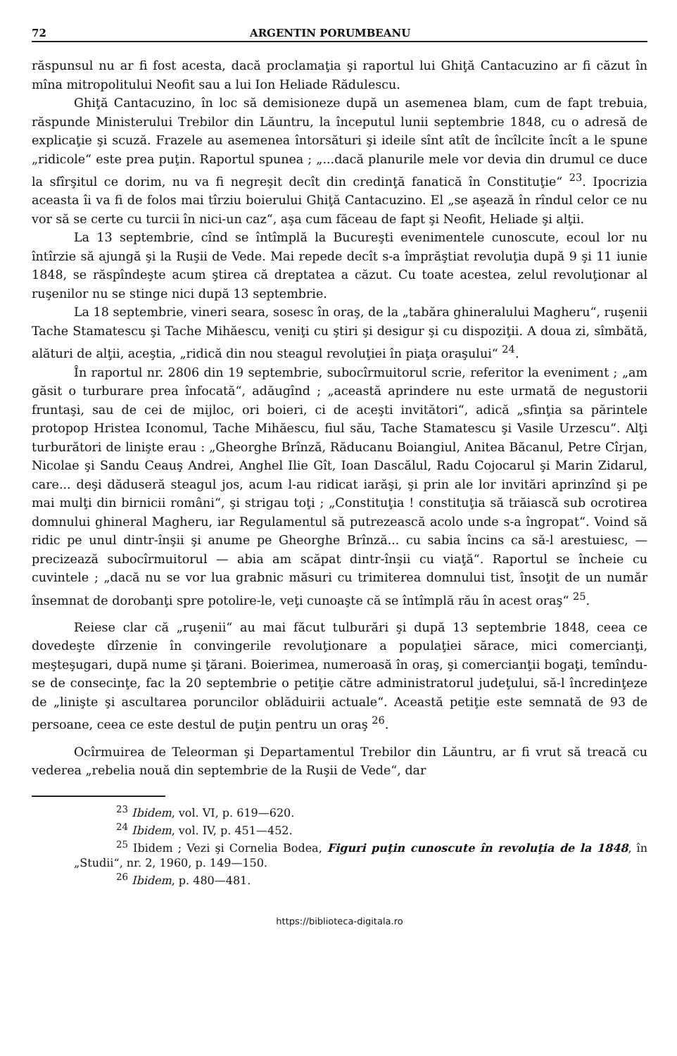72 ARGENTIN PORUMBEANU
răspunsul nu ar fi fost acesta, dacă proclamaţia şi raportul lui Ghiţă Cantacuzino ar fi căzut în mîna mitropolitului Neofit sau a lui Ion Heliade Rădulescu.
Ghiţă Cantacuzino, în loc să demisioneze după un asemenea blam, cum de fapt trebuia, răspunde Ministerului Trebilor din Lăuntru, la începutul lunii septembrie 1848, cu o adresă de explicaţie şi scuză. Frazele au asemenea întorsături şi ideile sînt atît de încîlcite încît a le spune „ridicole“ este prea puţin. Raportul spunea ; „...dacă planurile mele vor devia din drumul ce duce la sfîrşitul ce dorim, nu va fi negreşit decît din credinţă fanatică în Constituţie“ <sup>23</sup>. Ipocrizia aceasta îi va fi de folos mai tîrziu boierului Ghiţă Cantacuzino. El „se aşează în rîndul celor ce nu vor să se certe cu turcii în nici-un caz“, aşa cum făceau de fapt şi Neofit, Heliade şi alţii.
La 13 septembrie, cînd se întîmplă la Bucureşti evenimentele cunoscute, ecoul lor nu întîrzie să ajungă şi la Ruşii de Vede. Mai repede decît s-a împrăştiat revoluţia după 9 şi 11 iunie 1848, se răspîndeşte acum ştirea că dreptatea a căzut. Cu toate acestea, zelul revoluţionar al ruşenilor nu se stinge nici după 13 septembrie.
La 18 septembrie, vineri seara, sosesc în oraş, de la „tabăra ghineralului Magheru“, ruşenii Tache Stamatescu şi Tache Mihăescu, veniţi cu ştiri şi desigur şi cu dispoziţii. A doua zi, sîmbătă, alături de alţii, aceştia, „ridică din nou steagul revoluţiei în piaţa oraşului“ <sup>24</sup>.
În raportul nr. 2806 din 19 septembrie, subocîrmuitorul scrie, referitor la eveniment ; „am găsit o turburare prea înfocată“, adăugînd ; „această aprindere nu este urmată de negustorii fruntaşi, sau de cei de mijloc, ori boieri, ci de aceşti invitători“, adică „sfinţia sa părintele protopop Hristea Iconomul, Tache Mihăescu, fiul său, Tache Stamatescu şi Vasile Urzescu“. Alţi turburători de linişte erau : „Gheorghe Brînză, Răducanu Boiangiul, Anitea Băcanul, Petre Cîrjan, Nicolae şi Sandu Ceauş Andrei, Anghel Ilie Gît, Ioan Dascălul, Radu Cojocarul şi Marin Zidarul, care... deşi dăduseră steagul jos, acum l-au ridicat iarăşi, şi prin ale lor invitări aprinzînd şi pe mai mulţi din birnicii români“, şi strigau toţi ; „Constituţia ! constituţia să trăiască sub ocrotirea domnului ghineral Magheru, iar Regulamentul să putrezească acolo unde s-a îngropat“. Voind să ridic pe unul dintr-înşii şi anume pe Gheorghe Brînză... cu sabia încins ca să-l arestuiesc, — precizează subocîrmuitorul — abia am scăpat dintr-înşii cu viaţă“. Raportul se încheie cu cuvintele ; „dacă nu se vor lua grabnic măsuri cu trimiterea domnului tist, însoţit de un număr însemnat de dorobanţi spre potolire-le, veţi cunoaşte că se întîmplă rău în acest oraş“ <sup>25</sup>.
Reiese clar că „ruşenii“ au mai făcut tulburări şi după 13 septembrie 1848, ceea ce dovedeşte dîrzenie în convingerile revoluţionare a populaţiei sărace, mici comercianţi, meşteşugari, după nume şi ţărani. Boierimea, numeroasă în oraş, şi comercianţii bogaţi, temîndu-se de consecinţe, fac la 20 septembrie o petiţie către administratorul judeţului, să-l încredinţeze de „linişte şi ascultarea poruncilor oblăduirii actuale“. Această petiţie este semnată de 93 de persoane, ceea ce este destul de puţin pentru un oraş <sup>26</sup>.
Ocîrmuirea de Teleorman şi Departamentul Trebilor din Lăuntru, ar fi vrut să treacă cu vederea „rebelia nouă din septembrie de la Ruşii de Vede“, dar
<sup>23</sup> Ibidem, vol. VI, p. 619—620.
<sup>24</sup> Ibidem, vol. IV, p. 451—452.
<sup>25</sup> Ibidem ; Vezi şi Cornelia Bodea, Figuri puţin cunoscute în revoluţia de la 1848, în „Studii“, nr. 2, 1960, p. 149—150.
<sup>26</sup> Ibidem, p. 480—481.
https://biblioteca-digitala.ro